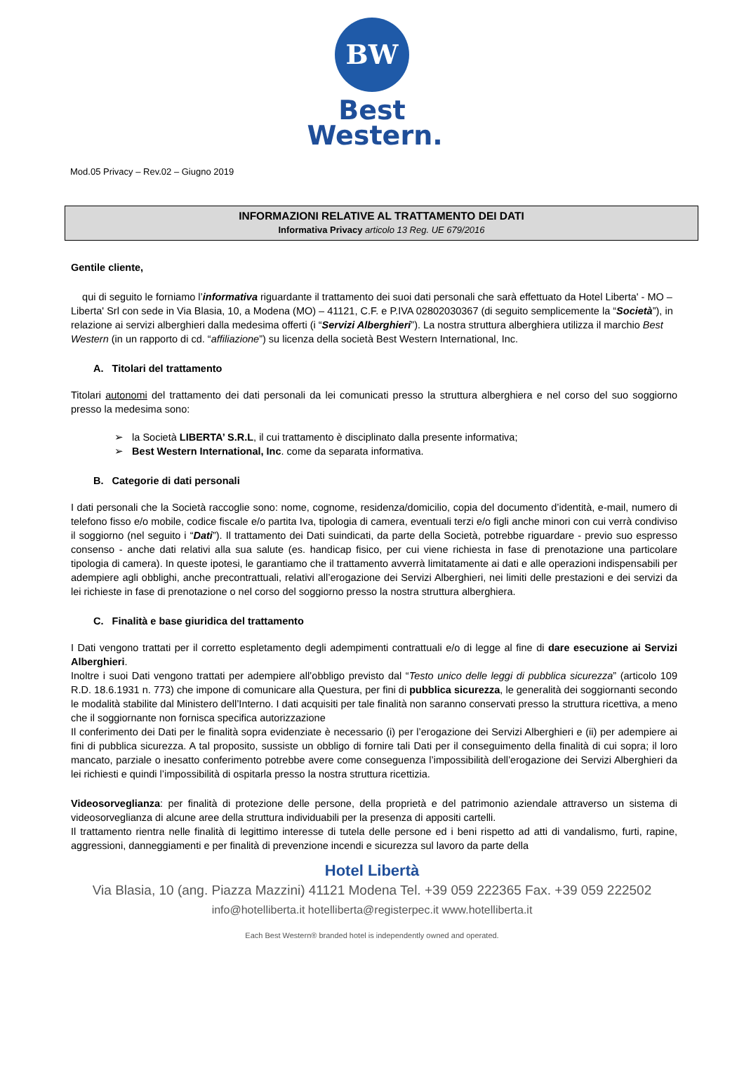BW
Best
Western.
Mod.05 Privacy – Rev.02 – Giugno 2019
INFORMAZIONI RELATIVE AL TRATTAMENTO DEI DATI
Informativa Privacy articolo 13 Reg. UE 679/2016
Gentile cliente,
qui di seguito le forniamo l’informativa riguardante il trattamento dei suoi dati personali che sarà effettuato da Hotel Liberta' - MO – Liberta' Srl con sede in Via Blasia, 10, a Modena (MO) – 41121, C.F. e P.IVA 02802030367 (di seguito semplicemente la “Società”), in relazione ai servizi alberghieri dalla medesima offerti (i “Servizi Alberghieri”). La nostra struttura alberghiera utilizza il marchio Best Western (in un rapporto di cd. “affiliazione”) su licenza della società Best Western International, Inc.
A. Titolari del trattamento
Titolari autonomi del trattamento dei dati personali da lei comunicati presso la struttura alberghiera e nel corso del suo soggiorno presso la medesima sono:
➢ la Società LIBERTA’ S.R.L, il cui trattamento è disciplinato dalla presente informativa;
➢ Best Western International, Inc. come da separata informativa.
B. Categorie di dati personali
I dati personali che la Società raccoglie sono: nome, cognome, residenza/domicilio, copia del documento d’identità, e-mail, numero di telefono fisso e/o mobile, codice fiscale e/o partita Iva, tipologia di camera, eventuali terzi e/o figli anche minori con cui verrà condiviso il soggiorno (nel seguito i “Dati”). Il trattamento dei Dati suindicati, da parte della Società, potrebbe riguardare - previo suo espresso consenso - anche dati relativi alla sua salute (es. handicap fisico, per cui viene richiesta in fase di prenotazione una particolare tipologia di camera). In queste ipotesi, le garantiamo che il trattamento avverrà limitatamente ai dati e alle operazioni indispensabili per adempiere agli obblighi, anche precontrattuali, relativi all’erogazione dei Servizi Alberghieri, nei limiti delle prestazioni e dei servizi da lei richieste in fase di prenotazione o nel corso del soggiorno presso la nostra struttura alberghiera.
C. Finalità e base giuridica del trattamento
I Dati vengono trattati per il corretto espletamento degli adempimenti contrattuali e/o di legge al fine di dare esecuzione ai Servizi Alberghieri.
Inoltre i suoi Dati vengono trattati per adempiere all’obbligo previsto dal “Testo unico delle leggi di pubblica sicurezza” (articolo 109 R.D. 18.6.1931 n. 773) che impone di comunicare alla Questura, per fini di pubblica sicurezza, le generalità dei soggiornanti secondo le modalità stabilite dal Ministero dell’Interno. I dati acquisiti per tale finalità non saranno conservati presso la struttura ricettiva, a meno che il soggiornante non fornisca specifica autorizzazione
Il conferimento dei Dati per le finalità sopra evidenziate è necessario (i) per l’erogazione dei Servizi Alberghieri e (ii) per adempiere ai fini di pubblica sicurezza. A tal proposito, sussiste un obbligo di fornire tali Dati per il conseguimento della finalità di cui sopra; il loro mancato, parziale o inesatto conferimento potrebbe avere come conseguenza l’impossibilità dell’erogazione dei Servizi Alberghieri da lei richiesti e quindi l’impossibilità di ospitarla presso la nostra struttura ricettizia.
Videosorveglianza: per finalità di protezione delle persone, della proprietà e del patrimonio aziendale attraverso un sistema di videosorveglianza di alcune aree della struttura individuabili per la presenza di appositi cartelli.
Il trattamento rientra nelle finalità di legittimo interesse di tutela delle persone ed i beni rispetto ad atti di vandalismo, furti, rapine, aggressioni, danneggiamenti e per finalità di prevenzione incendi e sicurezza sul lavoro da parte della
Hotel Libertà
Via Blasia, 10 (ang. Piazza Mazzini) 41121 Modena Tel. +39 059 222365 Fax. +39 059 222502
info@hotelliberta.it hotelliberta@registerpec.it www.hotelliberta.it
Each Best Western® branded hotel is independently owned and operated.